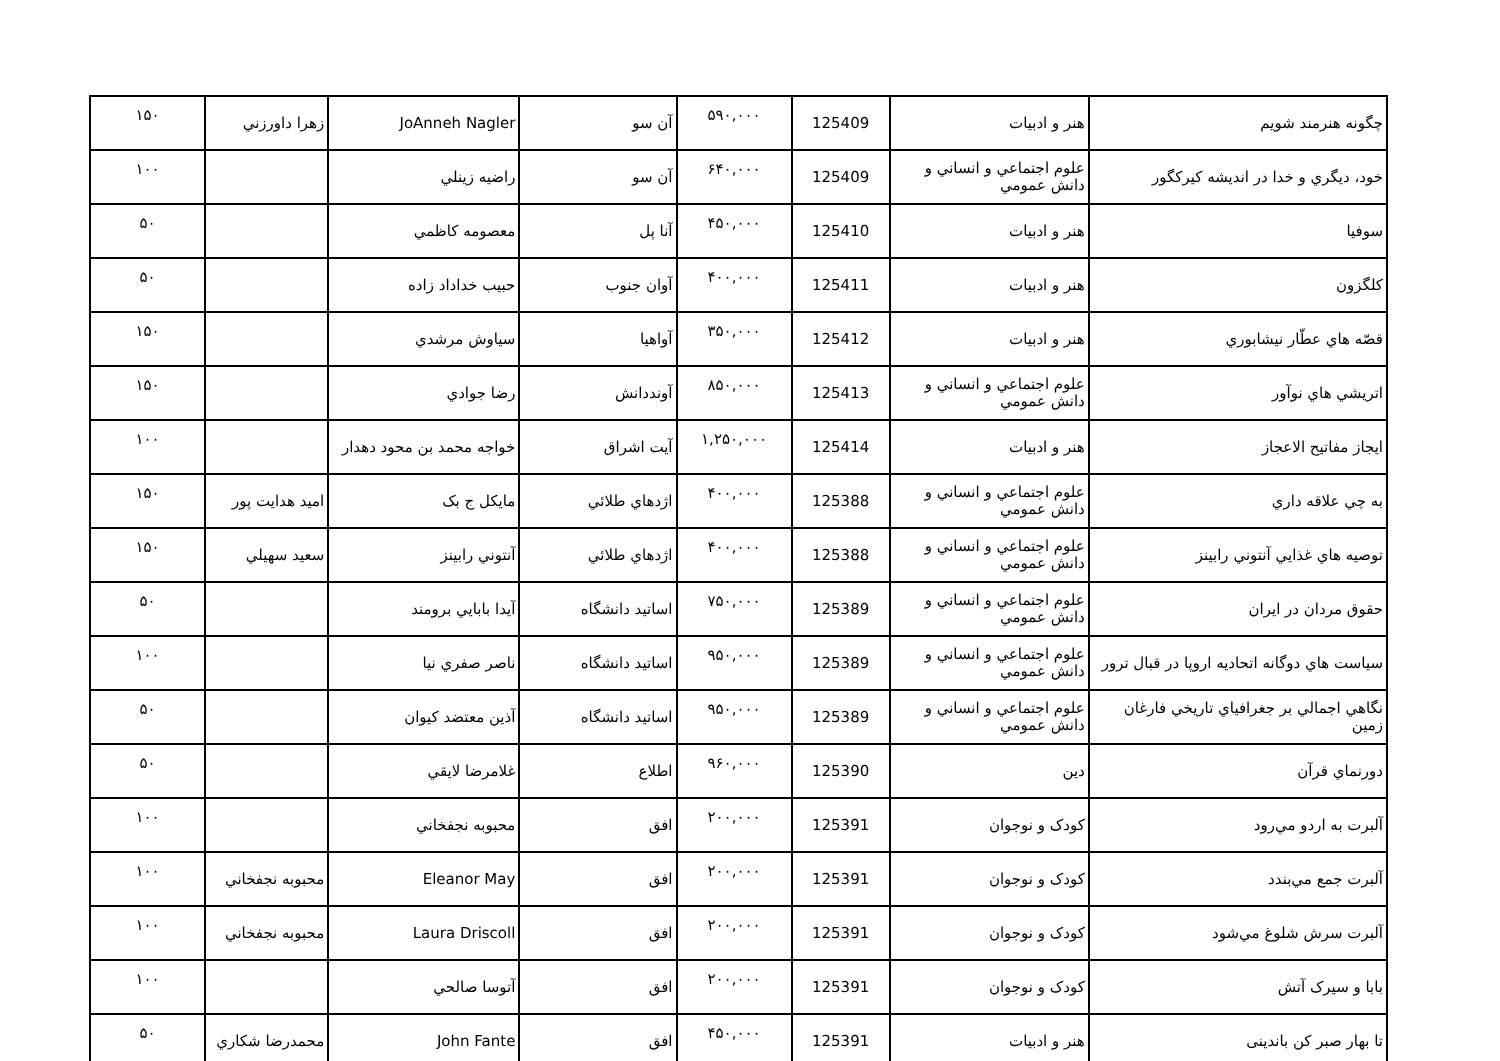| چگونه هنرمند شویم | هنر و ادبیات | 125409 | ۵۹۰,۰۰۰ | آن سو | JoAnneh Nagler | زهرا داورزني | ۱۵۰ |
| خود، ديگري و خدا در انديشه کيرکگور | علوم اجتماعي و انساني و دانش عمومي | 125409 | ۶۴۰,۰۰۰ | آن سو | راضيه زينلي | | ۱۰۰ |
| سوفيا | هنر و ادبیات | 125410 | ۴۵۰,۰۰۰ | آنا پل | معصومه کاظمي | | ۵۰ |
| کلگزون | هنر و ادبیات | 125411 | ۴۰۰,۰۰۰ | آوان جنوب | حبيب خداداد زاده | | ۵۰ |
| قصّه هاي عطّار نيشابوري | هنر و ادبیات | 125412 | ۳۵۰,۰۰۰ | آواهيا | سياوش مرشدي | | ۱۵۰ |
| اتريشي هاي نوآور | علوم اجتماعي و انساني و دانش عمومي | 125413 | ۸۵۰,۰۰۰ | آونددانش | رضا جوادي | | ۱۵۰ |
| ايجاز مفاتيح الاعجاز | هنر و ادبیات | 125414 | ۱,۲۵۰,۰۰۰ | آيت اشراق | خواجه محمد بن محود دهدار | | ۱۰۰ |
| به چي علاقه داري | علوم اجتماعي و انساني و دانش عمومي | 125388 | ۴۰۰,۰۰۰ | اژدهاي طلائي | مايکل ج بک | اميد هدايت پور | ۱۵۰ |
| توصيه هاي غذايي آنتوني رابينز | علوم اجتماعي و انساني و دانش عمومي | 125388 | ۴۰۰,۰۰۰ | اژدهاي طلائي | آنتوني رابينز | سعيد سهيلي | ۱۵۰ |
| حقوق مردان در ايران | علوم اجتماعي و انساني و دانش عمومي | 125389 | ۷۵۰,۰۰۰ | اساتيد دانشگاه | آيدا بابايي برومند | | ۵۰ |
| سياست هاي دوگانه اتحاديه اروپا در قبال ترور | علوم اجتماعي و انساني و دانش عمومي | 125389 | ۹۵۰,۰۰۰ | اساتيد دانشگاه | ناصر صفري نيا | | ۱۰۰ |
| نگاهي اجمالي بر جغرافياي تاريخي فارغان زمين | علوم اجتماعي و انساني و دانش عمومي | 125389 | ۹۵۰,۰۰۰ | اساتيد دانشگاه | آذين معتضد کيوان | | ۵۰ |
| دورنماي قرآن | دين | 125390 | ۹۶۰,۰۰۰ | اطلاع | غلامرضا لايقي | | ۵۰ |
| آلبرت به اردو مي‌رود | کودک و نوجوان | 125391 | ۲۰۰,۰۰۰ | افق | محبوبه نجفخاني | | ۱۰۰ |
| آلبرت جمع مي‌بندد | کودک و نوجوان | 125391 | ۲۰۰,۰۰۰ | افق | Eleanor May | محبوبه نجفخاني | ۱۰۰ |
| آلبرت سرش شلوغ مي‌شود | کودک و نوجوان | 125391 | ۲۰۰,۰۰۰ | افق | Laura Driscoll | محبوبه نجفخاني | ۱۰۰ |
| بابا و سيرک آتش | کودک و نوجوان | 125391 | ۲۰۰,۰۰۰ | افق | آتوسا صالحي | | ۱۰۰ |
| تا بهار صبر کن باندينى | هنر و ادبیات | 125391 | ۴۵۰,۰۰۰ | افق | John Fante | محمدرضا شکاري | ۵۰ |